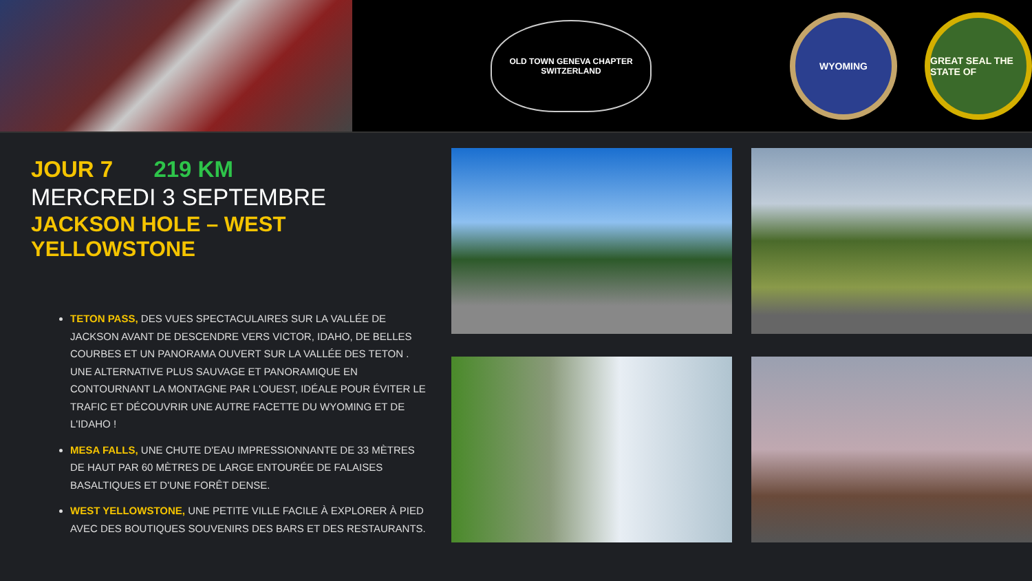OLD TOWN GENEVA CHAPTER
SWITZERLAND
WYOMING
GREAT SEAL THE STATE OF
JOUR 7 219 KM
MERCREDI 3 SEPTEMBRE
JACKSON HOLE – WEST YELLOWSTONE
TETON PASS, DES VUES SPECTACULAIRES SUR LA VALLÉE DE JACKSON AVANT DE DESCENDRE VERS VICTOR, IDAHO, DE BELLES COURBES ET UN PANORAMA OUVERT SUR LA VALLÉE DES TETON .
UNE ALTERNATIVE PLUS SAUVAGE ET PANORAMIQUE EN CONTOURNANT LA MONTAGNE PAR L'OUEST, IDÉALE POUR ÉVITER LE TRAFIC ET DÉCOUVRIR UNE AUTRE FACETTE DU WYOMING ET DE L'IDAHO !
MESA FALLS, UNE CHUTE D'EAU IMPRESSIONNANTE DE 33 MÈTRES DE HAUT PAR 60 MÈTRES DE LARGE ENTOURÉE DE FALAISES BASALTIQUES ET D'UNE FORÊT DENSE.
WEST YELLOWSTONE, UNE PETITE VILLE FACILE À EXPLORER À PIED AVEC DES BOUTIQUES SOUVENIRS DES BARS ET DES RESTAURANTS.